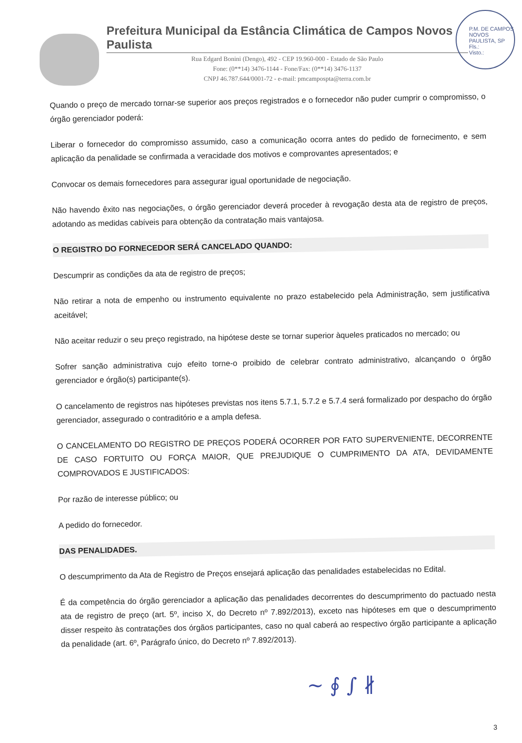Prefeitura Municipal da Estância Climática de Campos Novos Paulista
Rua Edgard Bonini (Dengo), 492 - CEP 19.960-000 - Estado de São Paulo
Fone: (0**14) 3476-1144 - Fone/Fax: (0**14) 3476-1137
CNPJ 46.787.644/0001-72 - e-mail: pmcampospta@terra.com.br
P.M. DE CAMPOS NOVOS PAULISTA, SP
Fls.:
Visto.:
Quando o preço de mercado tornar-se superior aos preços registrados e o fornecedor não puder cumprir o compromisso, o órgão gerenciador poderá:
Liberar o fornecedor do compromisso assumido, caso a comunicação ocorra antes do pedido de fornecimento, e sem aplicação da penalidade se confirmada a veracidade dos motivos e comprovantes apresentados; e
Convocar os demais fornecedores para assegurar igual oportunidade de negociação.
Não havendo êxito nas negociações, o órgão gerenciador deverá proceder à revogação desta ata de registro de preços, adotando as medidas cabíveis para obtenção da contratação mais vantajosa.
O REGISTRO DO FORNECEDOR SERÁ CANCELADO QUANDO:
Descumprir as condições da ata de registro de preços;
Não retirar a nota de empenho ou instrumento equivalente no prazo estabelecido pela Administração, sem justificativa aceitável;
Não aceitar reduzir o seu preço registrado, na hipótese deste se tornar superior àqueles praticados no mercado; ou
Sofrer sanção administrativa cujo efeito torne-o proibido de celebrar contrato administrativo, alcançando o órgão gerenciador e órgão(s) participante(s).
O cancelamento de registros nas hipóteses previstas nos itens 5.7.1, 5.7.2 e 5.7.4 será formalizado por despacho do órgão gerenciador, assegurado o contraditório e a ampla defesa.
O CANCELAMENTO DO REGISTRO DE PREÇOS PODERÁ OCORRER POR FATO SUPERVENIENTE, DECORRENTE DE CASO FORTUITO OU FORÇA MAIOR, QUE PREJUDIQUE O CUMPRIMENTO DA ATA, DEVIDAMENTE COMPROVADOS E JUSTIFICADOS:
Por razão de interesse público; ou
A pedido do fornecedor.
DAS PENALIDADES.
O descumprimento da Ata de Registro de Preços ensejará aplicação das penalidades estabelecidas no Edital.
É da competência do órgão gerenciador a aplicação das penalidades decorrentes do descumprimento do pactuado nesta ata de registro de preço (art. 5º, inciso X, do Decreto nº 7.892/2013), exceto nas hipóteses em que o descumprimento disser respeito às contratações dos órgãos participantes, caso no qual caberá ao respectivo órgão participante a aplicação da penalidade (art. 6º, Parágrafo único, do Decreto nº 7.892/2013).
~ ∮ ∫ ∦
3